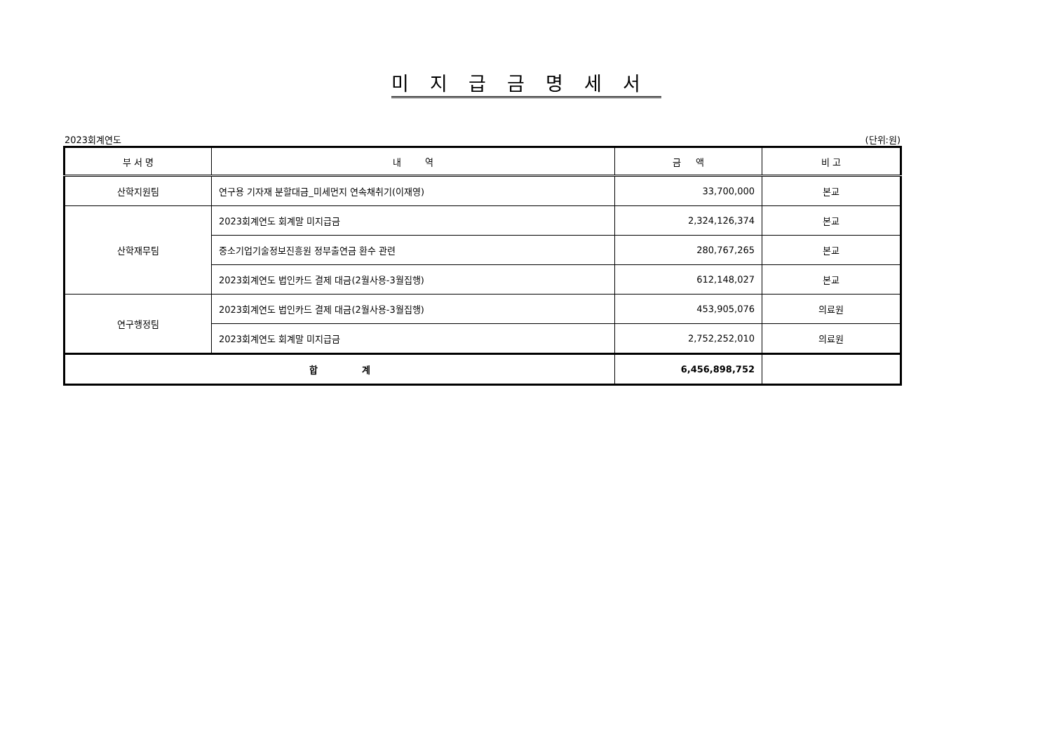미지급금명세서
2023회계연도 (단위:원)
| 부 서 명 | 내 역 | 금 액 | 비 고 |
| --- | --- | --- | --- |
| 산학지원팀 | 연구용 기자재 분할대금_미세먼지 연속채취기(이재영) | 33,700,000 | 본교 |
| 산학재무팀 | 2023회계연도 회계말 미지급금 | 2,324,126,374 | 본교 |
| | 중소기업기술정보진흥원 정부출연금 환수 관련 | 280,767,265 | 본교 |
| | 2023회계연도 법인카드 결제 대금(2월사용-3월집행) | 612,148,027 | 본교 |
| 연구행정팀 | 2023회계연도 법인카드 결제 대금(2월사용-3월집행) | 453,905,076 | 의료원 |
| | 2023회계연도 회계말 미지급금 | 2,752,252,010 | 의료원 |
| 합 계 | | 6,456,898,752 | |